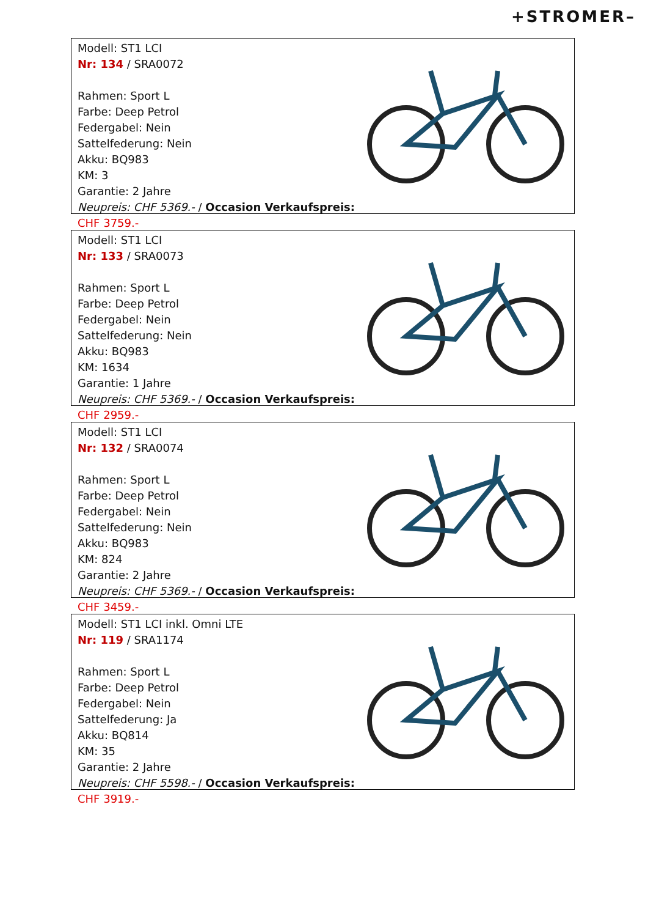+STROMER–
Modell: ST1 LCI
Nr: 134 / SRA0072
Rahmen: Sport L
Farbe: Deep Petrol
Federgabel: Nein
Sattelfederung: Nein
Akku: BQ983
KM: 3
Garantie: 2 Jahre
Neupreis: CHF 5369.- / Occasion Verkaufspreis: CHF 3759.-
Modell: ST1 LCI
Nr: 133 / SRA0073
Rahmen: Sport L
Farbe: Deep Petrol
Federgabel: Nein
Sattelfederung: Nein
Akku: BQ983
KM: 1634
Garantie: 1 Jahre
Neupreis: CHF 5369.- / Occasion Verkaufspreis: CHF 2959.-
Modell: ST1 LCI
Nr: 132 / SRA0074
Rahmen: Sport L
Farbe: Deep Petrol
Federgabel: Nein
Sattelfederung: Nein
Akku: BQ983
KM: 824
Garantie: 2 Jahre
Neupreis: CHF 5369.- / Occasion Verkaufspreis: CHF 3459.-
Modell: ST1 LCI inkl. Omni LTE
Nr: 119 / SRA1174
Rahmen: Sport L
Farbe: Deep Petrol
Federgabel: Nein
Sattelfederung: Ja
Akku: BQ814
KM: 35
Garantie: 2 Jahre
Neupreis: CHF 5598.- / Occasion Verkaufspreis: CHF 3919.-